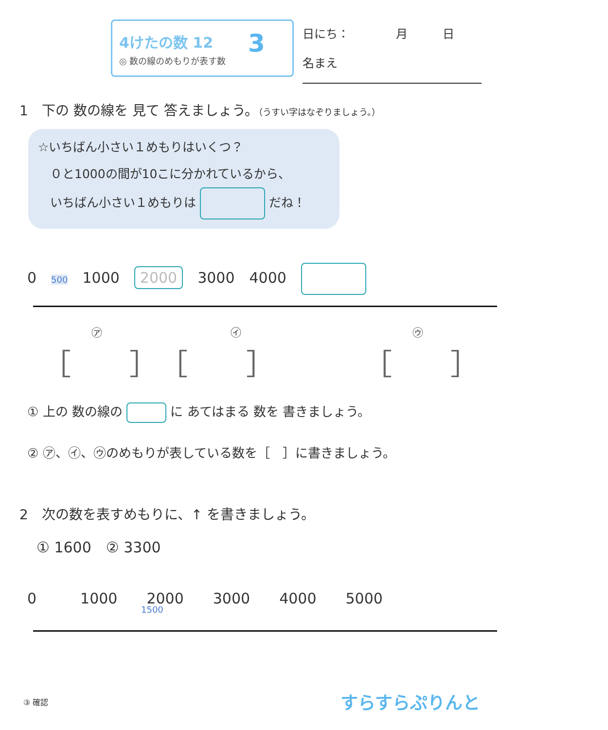4けたの数 12
◎ 数の線のめもりが表す数
3
日にち：　　　　月　　　日
名まえ
1　下の 数の線を 見て 答えましょう。（うすい字はなぞりましょう。）
☆いちばん小さい１めもりはいくつ？
　０と1000の間が10こに分かれているから、
　いちばん小さい１めもりは だね！
0　500　1000　2000　3000　4000　
　　　　　　㋐　　　　　　　　　　　　㋑　　　　　　　　　　　　　　　　㋒
　［　　］　［　　］　　　　［　　］
① 上の 数の線の に あてはまる 数を 書きましょう。
② ㋐、㋑、㋒のめもりが表している数を［　］に書きましょう。
2　次の数を表すめもりに、↑ を書きましょう。
① 1600　② 3300
0　　　1000　　2000　　3000　　4000　　5000
1500
③ 確認 すらすらぷりんと